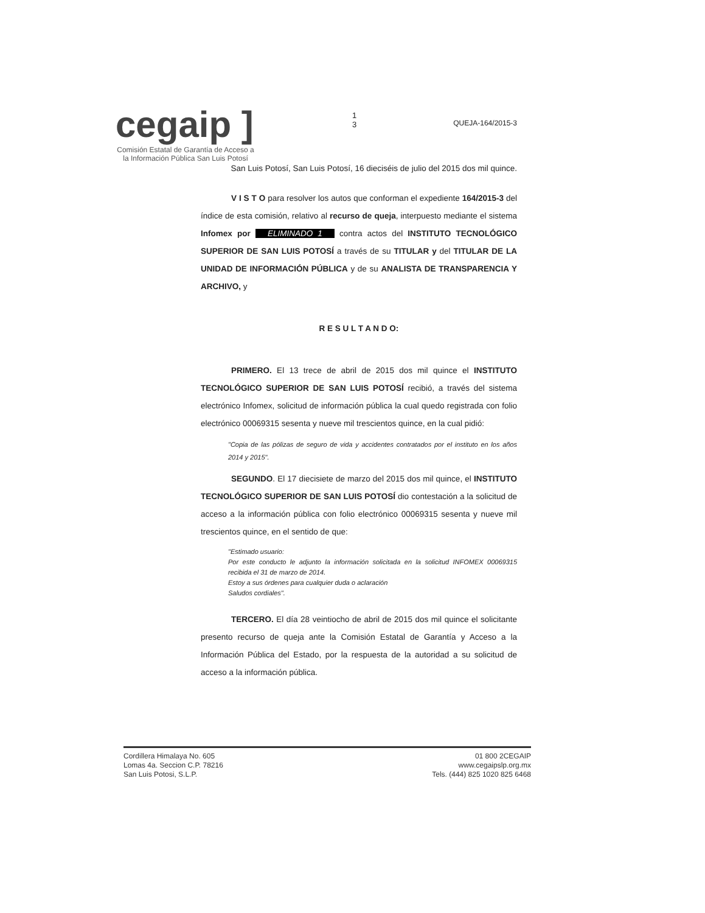cegaip ]
Comisión Estatal de Garantía de Acceso a la Información Pública San Luis Potosí
1
3
QUEJA-164/2015-3
San Luis Potosí, San Luis Potosí, 16 dieciséis de julio del 2015 dos mil quince.
V I S T O para resolver los autos que conforman el expediente 164/2015-3 del índice de esta comisión, relativo al recurso de queja, interpuesto mediante el sistema Infomex por ELIMINADO 1 contra actos del INSTITUTO TECNOLÓGICO SUPERIOR DE SAN LUIS POTOSÍ a través de su TITULAR y del TITULAR DE LA UNIDAD DE INFORMACIÓN PÚBLICA y de su ANALISTA DE TRANSPARENCIA Y ARCHIVO, y
R E S U L T A N D O:
PRIMERO. El 13 trece de abril de 2015 dos mil quince el INSTITUTO TECNOLÓGICO SUPERIOR DE SAN LUIS POTOSÍ recibió, a través del sistema electrónico Infomex, solicitud de información pública la cual quedo registrada con folio electrónico 00069315 sesenta y nueve mil trescientos quince, en la cual pidió:
"Copia de las pólizas de seguro de vida y accidentes contratados por el instituto en los años 2014 y 2015".
SEGUNDO. El 17 diecisiete de marzo del 2015 dos mil quince, el INSTITUTO TECNOLÓGICO SUPERIOR DE SAN LUIS POTOSÍ dio contestación a la solicitud de acceso a la información pública con folio electrónico 00069315 sesenta y nueve mil trescientos quince, en el sentido de que:
"Estimado usuario:
Por este conducto le adjunto la información solicitada en la solicitud INFOMEX 00069315 recibida el 31 de marzo de 2014.
Estoy a sus órdenes para cualquier duda o aclaración
Saludos cordiales".
TERCERO. El día 28 veintiocho de abril de 2015 dos mil quince el solicitante presento recurso de queja ante la Comisión Estatal de Garantía y Acceso a la Información Pública del Estado, por la respuesta de la autoridad a su solicitud de acceso a la información pública.
Cordillera Himalaya No. 605
Lomas 4a. Seccion C.P. 78216
San Luis Potosi, S.L.P.
01 800 2CEGAIP
www.cegaipslp.org.mx
Tels. (444) 825 1020 825 6468